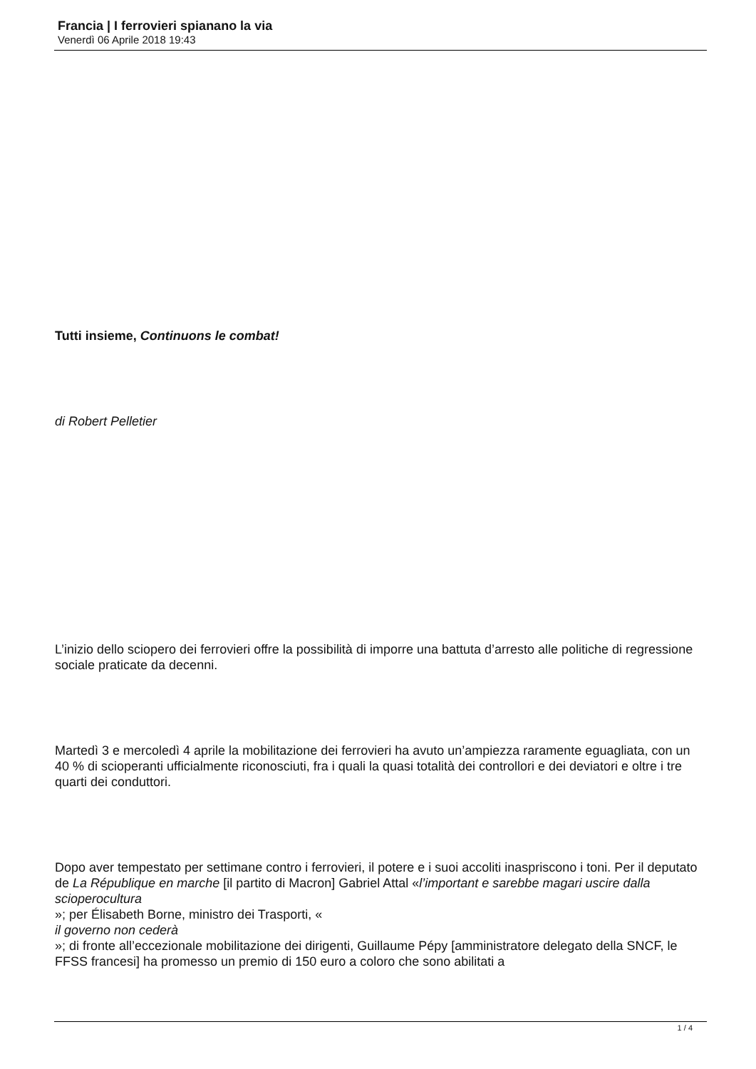Francia | I ferrovieri spianano la via
Venerdì 06 Aprile 2018 19:43
Tutti insieme, Continuons le combat!
di Robert Pelletier
L’inizio dello sciopero dei ferrovieri offre la possibilità di imporre una battuta d’arresto alle politiche di regressione sociale praticate da decenni.
Martedì 3 e mercoledì 4 aprile la mobilitazione dei ferrovieri ha avuto un’ampiezza raramente eguagliata, con un 40 % di scioperanti ufficialmente riconosciuti, fra i quali la quasi totalità dei controllori e dei deviatori e oltre i tre quarti dei conduttori.
Dopo aver tempestato per settimane contro i ferrovieri, il potere e i suoi accoliti inaspriscono i toni. Per il deputato de La République en marche [il partito di Macron] Gabriel Attal «l’important e sarebbe magari uscire dalla scioperocultura
»; per Élisabeth Borne, ministro dei Trasporti, «
il governo non cederà
»; di fronte all’eccezionale mobilitazione dei dirigenti, Guillaume Pépy [amministratore delegato della SNCF, le FFSS francesi] ha promesso un premio di 150 euro a coloro che sono abilitati a
1 / 4